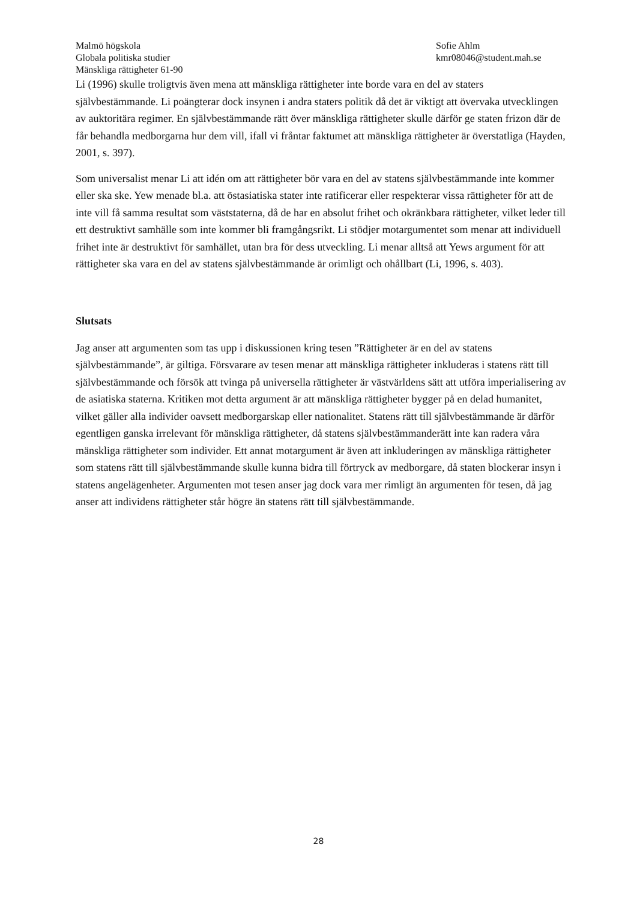Malmö högskola
Globala politiska studier
Mänskliga rättigheter 61-90
Sofie Ahlm
kmr08046@student.mah.se
Li (1996) skulle troligtvis även mena att mänskliga rättigheter inte borde vara en del av staters självbestämmande. Li poängterar dock insynen i andra staters politik då det är viktigt att övervaka utvecklingen av auktoritära regimer. En självbestämmande rätt över mänskliga rättigheter skulle därför ge staten frizon där de får behandla medborgarna hur dem vill, ifall vi fråntar faktumet att mänskliga rättigheter är överstatliga (Hayden, 2001, s. 397).
Som universalist menar Li att idén om att rättigheter bör vara en del av statens självbestämmande inte kommer eller ska ske. Yew menade bl.a. att östasiatiska stater inte ratificerar eller respekterar vissa rättigheter för att de inte vill få samma resultat som väststaterna, då de har en absolut frihet och okränkbara rättigheter, vilket leder till ett destruktivt samhälle som inte kommer bli framgångsrikt. Li stödjer motargumentet som menar att individuell frihet inte är destruktivt för samhället, utan bra för dess utveckling. Li menar alltså att Yews argument för att rättigheter ska vara en del av statens självbestämmande är orimligt och ohållbart (Li, 1996, s. 403).
Slutsats
Jag anser att argumenten som tas upp i diskussionen kring tesen ”Rättigheter är en del av statens självbestämmande”, är giltiga. Försvarare av tesen menar att mänskliga rättigheter inkluderas i statens rätt till självbestämmande och försök att tvinga på universella rättigheter är västvärldens sätt att utföra imperialisering av de asiatiska staterna. Kritiken mot detta argument är att mänskliga rättigheter bygger på en delad humanitet, vilket gäller alla individer oavsett medborgarskap eller nationalitet. Statens rätt till självbestämmande är därför egentligen ganska irrelevant för mänskliga rättigheter, då statens självbestämmanderätt inte kan radera våra mänskliga rättigheter som individer. Ett annat motargument är även att inkluderingen av mänskliga rättigheter som statens rätt till självbestämmande skulle kunna bidra till förtryck av medborgare, då staten blockerar insyn i statens angelägenheter. Argumenten mot tesen anser jag dock vara mer rimligt än argumenten för tesen, då jag anser att individens rättigheter står högre än statens rätt till självbestämmande.
28